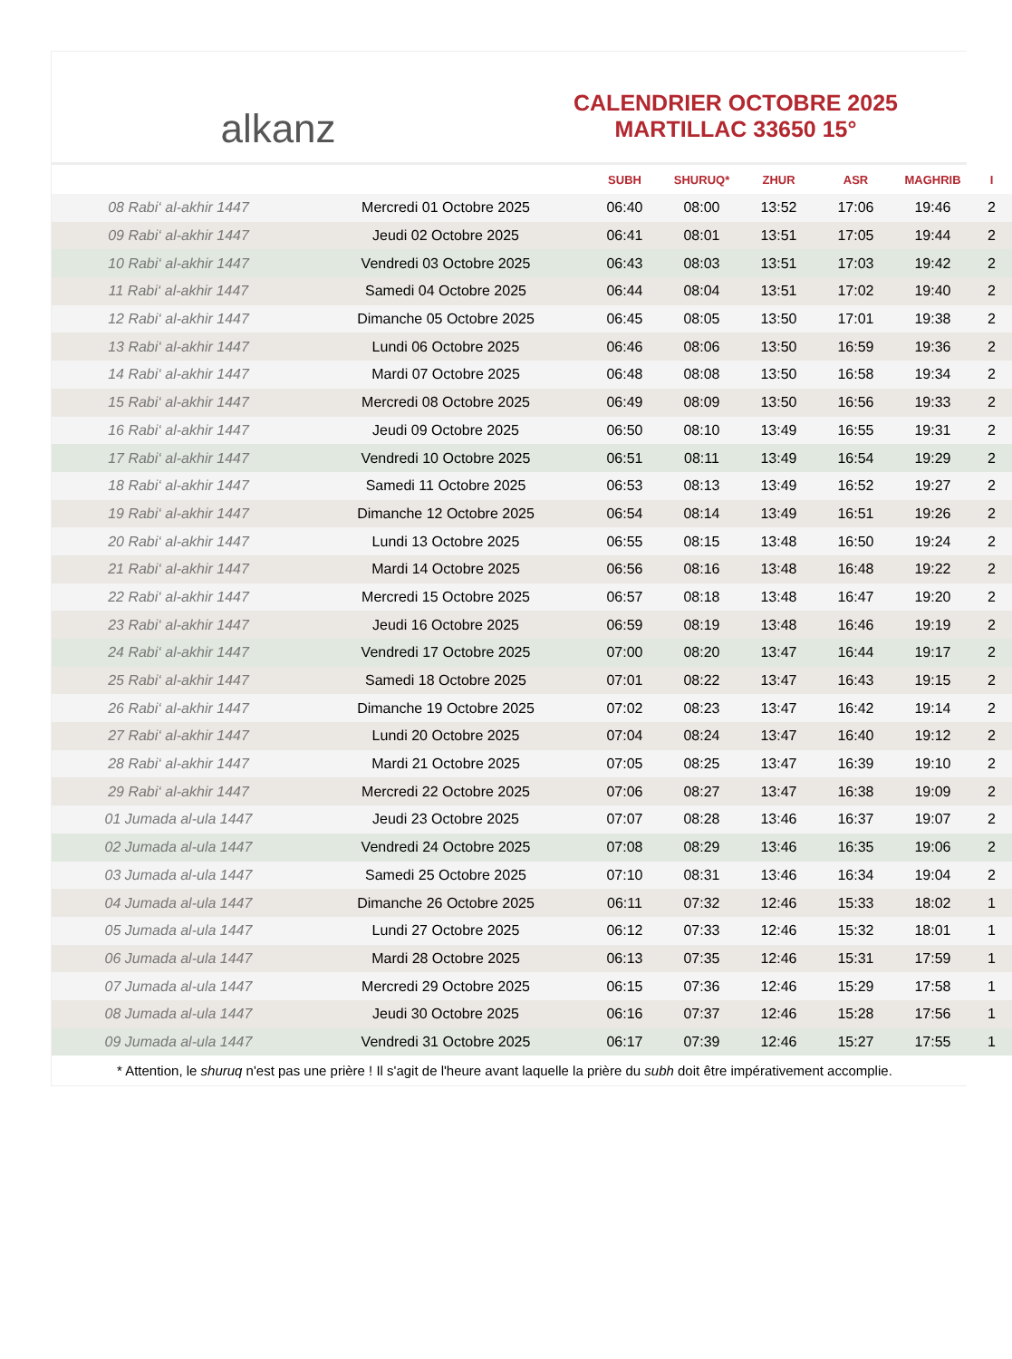alkanz
CALENDRIER OCTOBRE 2025
MARTILLAC 33650 15°
| | | SUBH | SHURUQ* | ZHUR | ASR | MAGHRIB | I |
| --- | --- | --- | --- | --- | --- | --- | --- |
| 08 Rabi‘ al-akhir 1447 | Mercredi 01 Octobre 2025 | 06:40 | 08:00 | 13:52 | 17:06 | 19:46 | 2 |
| 09 Rabi‘ al-akhir 1447 | Jeudi 02 Octobre 2025 | 06:41 | 08:01 | 13:51 | 17:05 | 19:44 | 2 |
| 10 Rabi‘ al-akhir 1447 | Vendredi 03 Octobre 2025 | 06:43 | 08:03 | 13:51 | 17:03 | 19:42 | 2 |
| 11 Rabi‘ al-akhir 1447 | Samedi 04 Octobre 2025 | 06:44 | 08:04 | 13:51 | 17:02 | 19:40 | 2 |
| 12 Rabi‘ al-akhir 1447 | Dimanche 05 Octobre 2025 | 06:45 | 08:05 | 13:50 | 17:01 | 19:38 | 2 |
| 13 Rabi‘ al-akhir 1447 | Lundi 06 Octobre 2025 | 06:46 | 08:06 | 13:50 | 16:59 | 19:36 | 2 |
| 14 Rabi‘ al-akhir 1447 | Mardi 07 Octobre 2025 | 06:48 | 08:08 | 13:50 | 16:58 | 19:34 | 2 |
| 15 Rabi‘ al-akhir 1447 | Mercredi 08 Octobre 2025 | 06:49 | 08:09 | 13:50 | 16:56 | 19:33 | 2 |
| 16 Rabi‘ al-akhir 1447 | Jeudi 09 Octobre 2025 | 06:50 | 08:10 | 13:49 | 16:55 | 19:31 | 2 |
| 17 Rabi‘ al-akhir 1447 | Vendredi 10 Octobre 2025 | 06:51 | 08:11 | 13:49 | 16:54 | 19:29 | 2 |
| 18 Rabi‘ al-akhir 1447 | Samedi 11 Octobre 2025 | 06:53 | 08:13 | 13:49 | 16:52 | 19:27 | 2 |
| 19 Rabi‘ al-akhir 1447 | Dimanche 12 Octobre 2025 | 06:54 | 08:14 | 13:49 | 16:51 | 19:26 | 2 |
| 20 Rabi‘ al-akhir 1447 | Lundi 13 Octobre 2025 | 06:55 | 08:15 | 13:48 | 16:50 | 19:24 | 2 |
| 21 Rabi‘ al-akhir 1447 | Mardi 14 Octobre 2025 | 06:56 | 08:16 | 13:48 | 16:48 | 19:22 | 2 |
| 22 Rabi‘ al-akhir 1447 | Mercredi 15 Octobre 2025 | 06:57 | 08:18 | 13:48 | 16:47 | 19:20 | 2 |
| 23 Rabi‘ al-akhir 1447 | Jeudi 16 Octobre 2025 | 06:59 | 08:19 | 13:48 | 16:46 | 19:19 | 2 |
| 24 Rabi‘ al-akhir 1447 | Vendredi 17 Octobre 2025 | 07:00 | 08:20 | 13:47 | 16:44 | 19:17 | 2 |
| 25 Rabi‘ al-akhir 1447 | Samedi 18 Octobre 2025 | 07:01 | 08:22 | 13:47 | 16:43 | 19:15 | 2 |
| 26 Rabi‘ al-akhir 1447 | Dimanche 19 Octobre 2025 | 07:02 | 08:23 | 13:47 | 16:42 | 19:14 | 2 |
| 27 Rabi‘ al-akhir 1447 | Lundi 20 Octobre 2025 | 07:04 | 08:24 | 13:47 | 16:40 | 19:12 | 2 |
| 28 Rabi‘ al-akhir 1447 | Mardi 21 Octobre 2025 | 07:05 | 08:25 | 13:47 | 16:39 | 19:10 | 2 |
| 29 Rabi‘ al-akhir 1447 | Mercredi 22 Octobre 2025 | 07:06 | 08:27 | 13:47 | 16:38 | 19:09 | 2 |
| 01 Jumada al-ula 1447 | Jeudi 23 Octobre 2025 | 07:07 | 08:28 | 13:46 | 16:37 | 19:07 | 2 |
| 02 Jumada al-ula 1447 | Vendredi 24 Octobre 2025 | 07:08 | 08:29 | 13:46 | 16:35 | 19:06 | 2 |
| 03 Jumada al-ula 1447 | Samedi 25 Octobre 2025 | 07:10 | 08:31 | 13:46 | 16:34 | 19:04 | 2 |
| 04 Jumada al-ula 1447 | Dimanche 26 Octobre 2025 | 06:11 | 07:32 | 12:46 | 15:33 | 18:02 | 1 |
| 05 Jumada al-ula 1447 | Lundi 27 Octobre 2025 | 06:12 | 07:33 | 12:46 | 15:32 | 18:01 | 1 |
| 06 Jumada al-ula 1447 | Mardi 28 Octobre 2025 | 06:13 | 07:35 | 12:46 | 15:31 | 17:59 | 1 |
| 07 Jumada al-ula 1447 | Mercredi 29 Octobre 2025 | 06:15 | 07:36 | 12:46 | 15:29 | 17:58 | 1 |
| 08 Jumada al-ula 1447 | Jeudi 30 Octobre 2025 | 06:16 | 07:37 | 12:46 | 15:28 | 17:56 | 1 |
| 09 Jumada al-ula 1447 | Vendredi 31 Octobre 2025 | 06:17 | 07:39 | 12:46 | 15:27 | 17:55 | 1 |
* Attention, le shuruq n'est pas une prière ! Il s'agit de l'heure avant laquelle la prière du subh doit être impérativement accomplie.